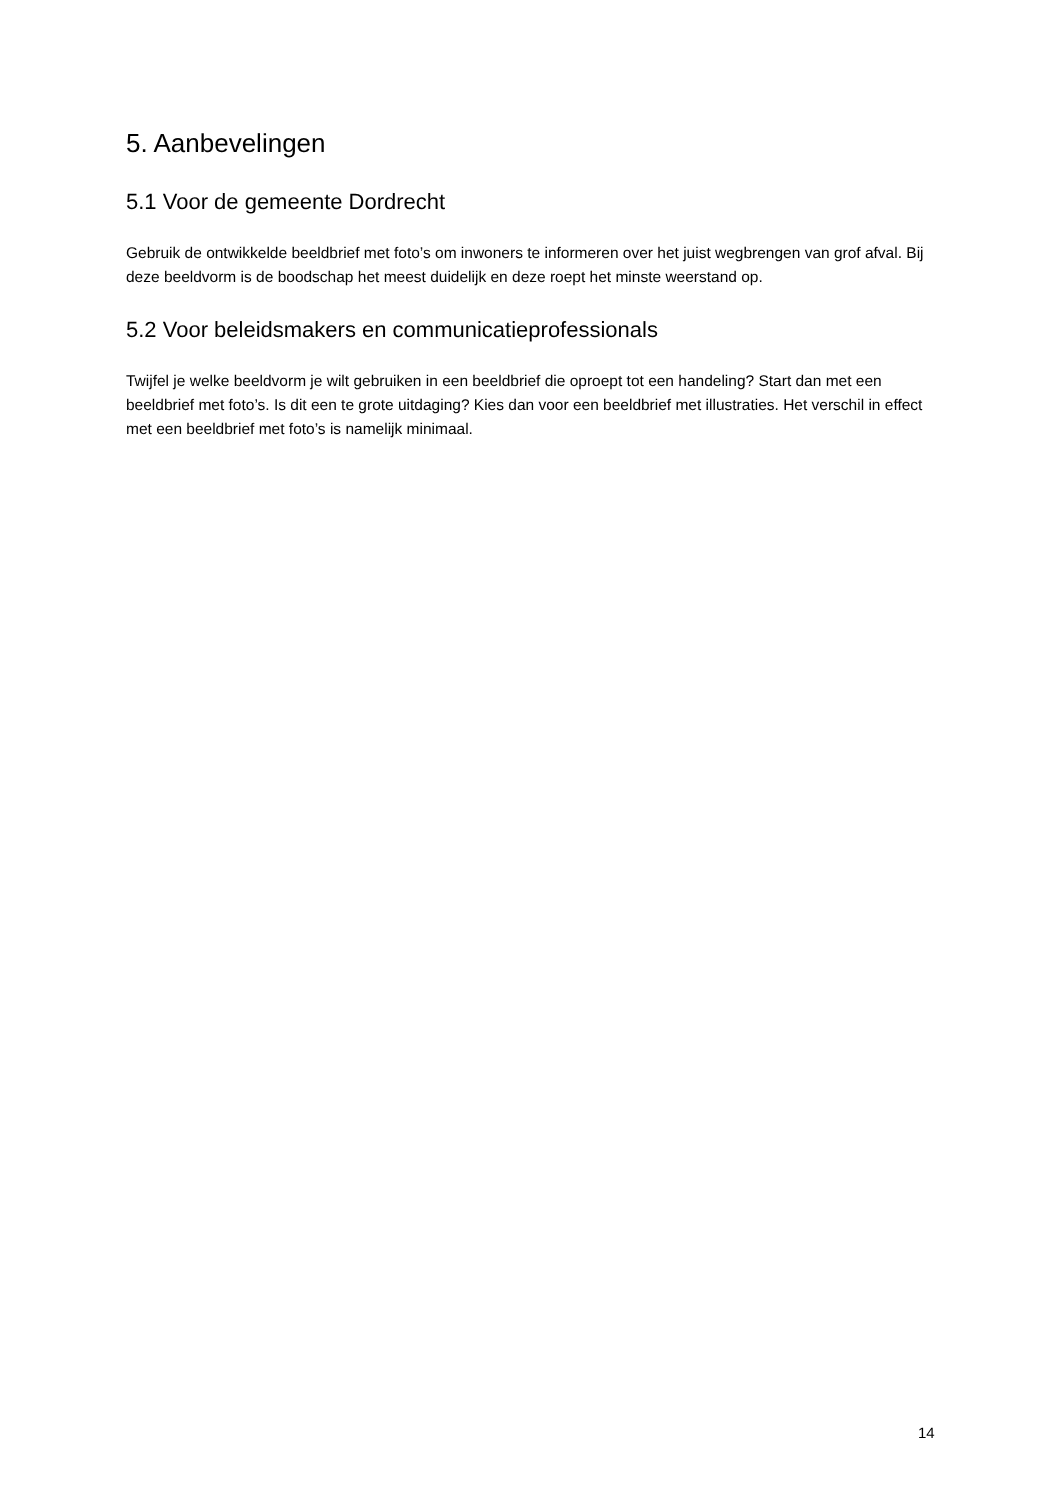5. Aanbevelingen
5.1 Voor de gemeente Dordrecht
Gebruik de ontwikkelde beeldbrief met foto’s om inwoners te informeren over het juist wegbrengen van grof afval. Bij deze beeldvorm is de boodschap het meest duidelijk en deze roept het minste weerstand op.
5.2 Voor beleidsmakers en communicatieprofessionals
Twijfel je welke beeldvorm je wilt gebruiken in een beeldbrief die oproept tot een handeling? Start dan met een beeldbrief met foto’s. Is dit een te grote uitdaging? Kies dan voor een beeldbrief met illustraties. Het verschil in effect met een beeldbrief met foto’s is namelijk minimaal.
14